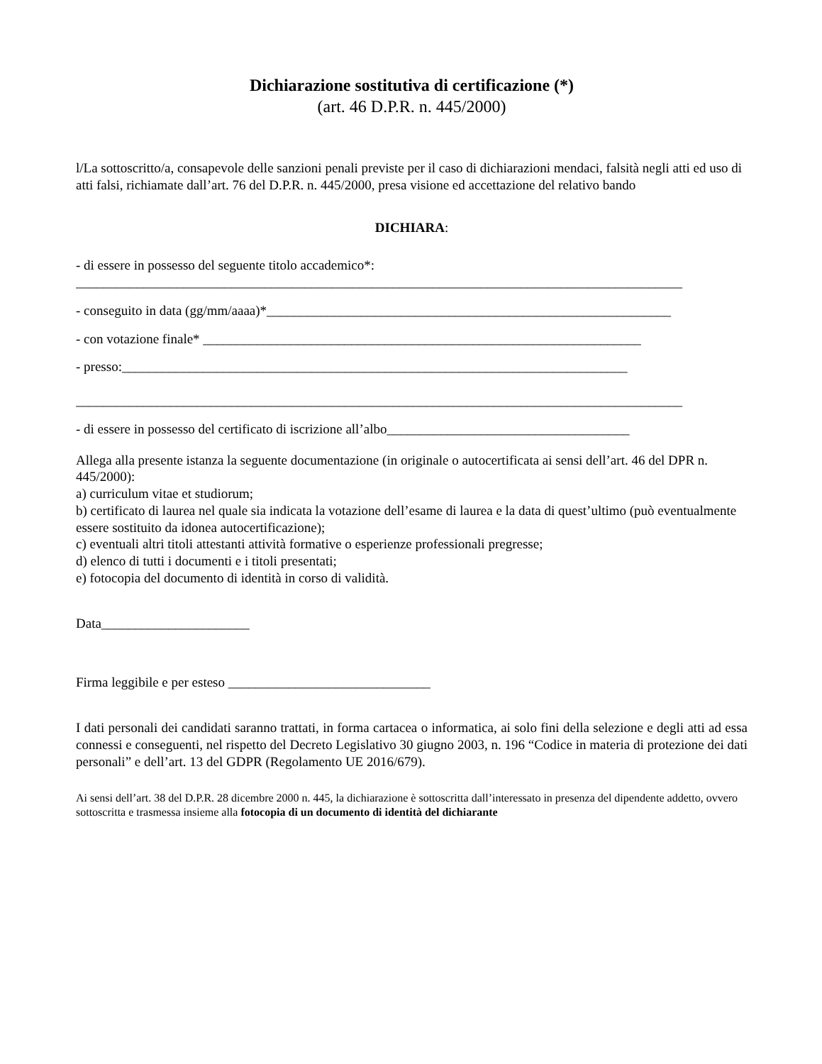Dichiarazione sostitutiva di certificazione (*)
(art. 46 D.P.R. n. 445/2000)
l/La sottoscritto/a, consapevole delle sanzioni penali previste per il caso di dichiarazioni mendaci, falsità negli atti ed uso di atti falsi, richiamate dall’art. 76 del D.P.R. n. 445/2000, presa visione ed accettazione del relativo bando
DICHIARA:
- di essere in possesso del seguente titolo accademico*:
__________________________________________________________________________________________
- conseguito in data (gg/mm/aaaa)*____________________________________________________________
- con votazione finale* _________________________________________________________________
- presso:___________________________________________________________________________
__________________________________________________________________________________________
- di essere in possesso del certificato di iscrizione all’albo____________________________________
Allega alla presente istanza la seguente documentazione (in originale o autocertificata ai sensi dell’art. 46 del DPR n. 445/2000):
a) curriculum vitae et studiorum;
b) certificato di laurea nel quale sia indicata la votazione dell’esame di laurea e la data di quest’ultimo (può eventualmente essere sostituito da idonea autocertificazione);
c) eventuali altri titoli attestanti attività formative o esperienze professionali pregresse;
d) elenco di tutti i documenti e i titoli presentati;
e) fotocopia del documento di identità in corso di validità.
Data______________________
Firma leggibile e per esteso ______________________________
I dati personali dei candidati saranno trattati, in forma cartacea o informatica, ai solo fini della selezione e degli atti ad essa connessi e conseguenti, nel rispetto del Decreto Legislativo 30 giugno 2003, n. 196 “Codice in materia di protezione dei dati personali” e dell’art. 13 del GDPR (Regolamento UE 2016/679).
Ai sensi dell’art. 38 del D.P.R. 28 dicembre 2000 n. 445, la dichiarazione è sottoscritta dall’interessato in presenza del dipendente addetto, ovvero sottoscritta e trasmessa insieme alla fotocopia di un documento di identità del dichiarante